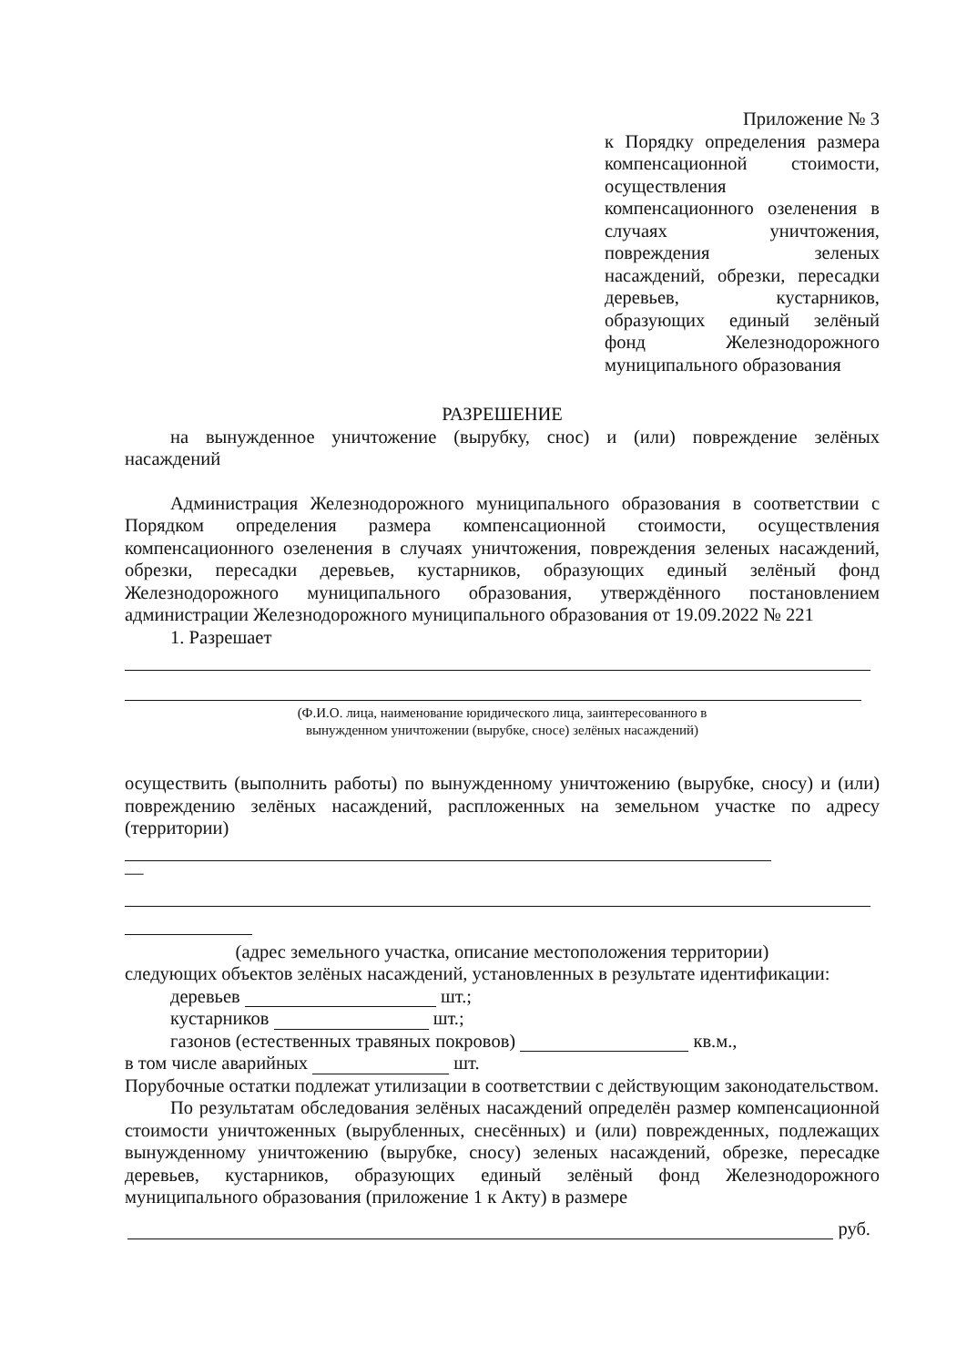Приложение № 3
к Порядку определения размера компенсационной стоимости, осуществления компенсационного озеленения в случаях уничтожения, повреждения зеленых насаждений, обрезки, пересадки деревьев, кустарников, образующих единый зелёный фонд Железнодорожного муниципального образования
РАЗРЕШЕНИЕ
на вынужденное уничтожение (вырубку, снос) и (или) повреждение зелёных насаждений
Администрация Железнодорожного муниципального образования в соответствии с Порядком определения размера компенсационной стоимости, осуществления компенсационного озеленения в случаях уничтожения, повреждения зеленых насаждений, обрезки, пересадки деревьев, кустарников, образующих единый зелёный фонд Железнодорожного муниципального образования, утверждённого постановлением администрации Железнодорожного муниципального образования от 19.09.2022 № 221
1. Разрешает
(Ф.И.О. лица, наименование юридического лица, заинтересованного в
вынужденном уничтожении (вырубке, сносе) зелёных насаждений)
осуществить (выполнить работы) по вынужденному уничтожению (вырубке, сносу) и (или) повреждению зелёных насаждений, распложенных на земельном участке по адресу (территории)
—
(адрес земельного участка, описание местоположения территории)
следующих объектов зелёных насаждений, установленных в результате идентификации:
деревьев шт.;
кустарников шт.;
газонов (естественных травяных покровов) кв.м.,
в том числе аварийных шт.
Порубочные остатки подлежат утилизации в соответствии с действующим законодательством.
По результатам обследования зелёных насаждений определён размер компенсационной стоимости уничтоженных (вырубленных, снесённых) и (или) поврежденных, подлежащих вынужденному уничтожению (вырубке, сносу) зеленых насаждений, обрезке, пересадке деревьев, кустарников, образующих единый зелёный фонд Железнодорожного муниципального образования (приложение 1 к Акту) в размере
руб.